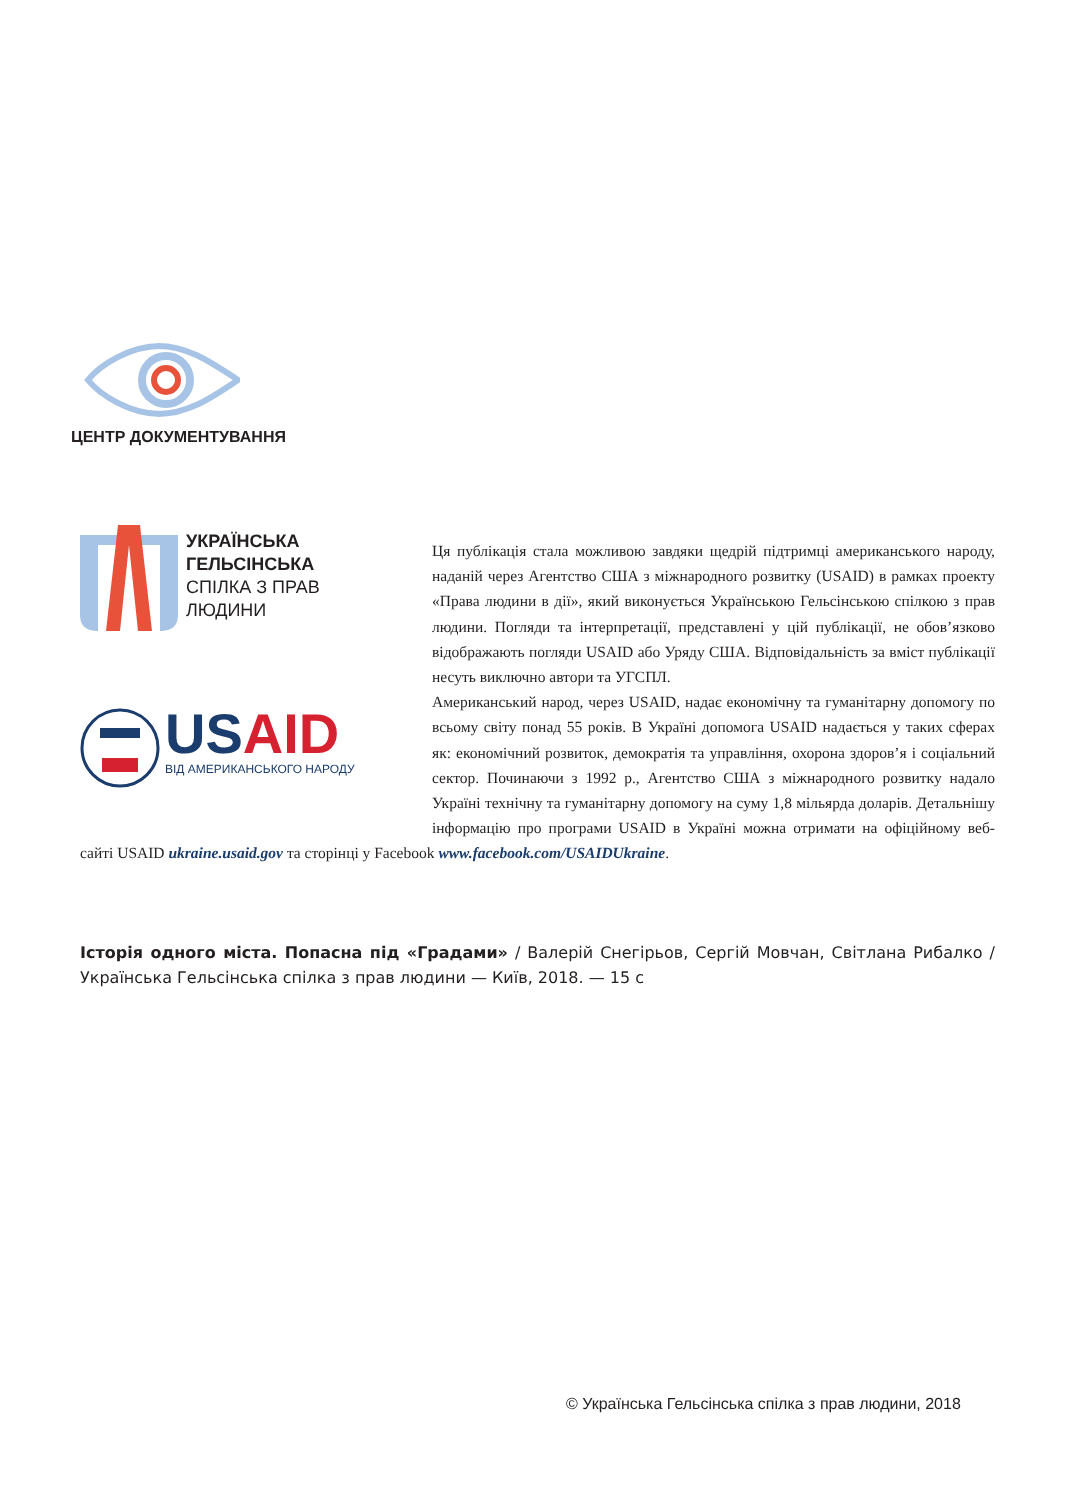ЦЕНТР ДОКУМЕНТУВАННЯ
УКРАЇНСЬКА
ГЕЛЬСІНСЬКА
СПІЛКА З ПРАВ
ЛЮДИНИ
US AID
ВІД АМЕРИКАНСЬКОГО НАРОДУ
Ця публікація стала можливою завдяки щедрій підтримці американського народу, наданій через Агентство США з міжнародного розвитку (USAID) в рамках проекту «Права людини в дії», який виконується Українською Гельсінською спілкою з прав людини. Погляди та інтерпретації, представлені у цій публікації, не обов’язково відображають погляди USAID або Уряду США. Відповідальність за вміст публікації несуть виключно автори та УГСПЛ.
Американський народ, через USAID, надає економічну та гуманітарну допомогу по всьому світу понад 55 років. В Україні допомога USAID надається у таких сферах як: економічний розвиток, демократія та управління, охорона здоров’я і соціальний сектор. Починаючи з 1992 р., Агентство США з міжнародного розвитку надало Україні технічну та гуманітарну допомогу на суму 1,8 мільярда доларів. Детальнішу інформацію про програми USAID в Україні можна отримати на офіційному веб-сайті USAID ukraine.usaid.gov та сторінці у Facebook www.facebook.com/USAIDUkraine.
Історія одного міста. Попасна під «Градами» / Валерій Снегірьов, Сергій Мовчан, Світлана Рибалко / Українська Гельсінська спілка з прав людини — Київ, 2018. — 15 с
© Українська Гельсінська спілка з прав людини, 2018